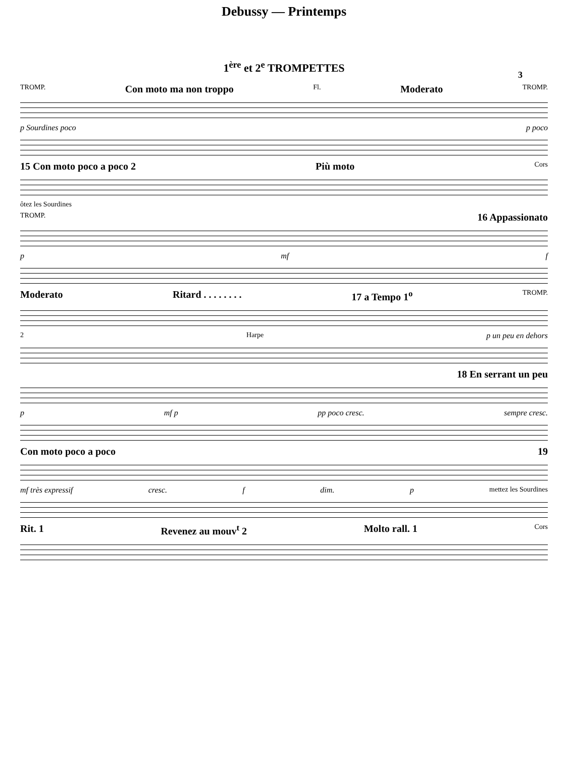Debussy — Printemps
1<sup>ère</sup> et 2<sup>e</sup> TROMPETTES
3
TROMP. Con moto ma non troppo Fl. Moderato TROMP.
p Sourdines poco p poco
15 Con moto poco a poco 2 Più moto Cors
ôtez les Sourdines
TROMP. 16 Appassionato
pmf f
Moderato Ritard . . . . . . . . 17 a Tempo 1<sup>o</sup> TROMP.
2 Harpe p un peu en dehors
18 En serrant un peu
pmf p pp poco cresc. sempre cresc.
Con moto poco a poco 19
mf très expressif cresc. f dim. p mettez les Sourdines
Rit. 1 Revenez au mouv<sup>t</sup> 2 Molto rall. 1 Cors